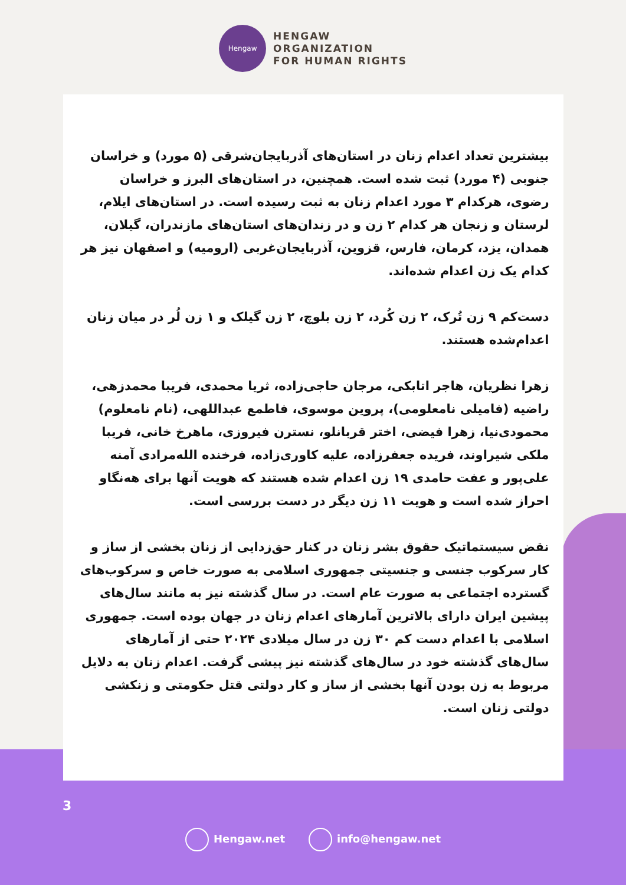Hengaw
HENGAW
ORGANIZATION
FOR HUMAN RIGHTS
بیشترین تعداد اعدام زنان در استان‌های آذربایجان‌شرقی (۵ مورد) و خراسان جنوبی (۴ مورد) ثبت شده است. همچنین، در استان‌های البرز و خراسان رضوی، هرکدام ۳ مورد اعدام زنان به ثبت رسیده است. در استان‌های ایلام، لرستان و زنجان هر کدام ۲ زن و در زندان‌های استان‌های مازندران، گیلان، همدان، یزد، کرمان، فارس، قزوین، آذربایجان‌غربی (ارومیه) و اصفهان نیز هر کدام یک زن اعدام شده‌اند.
دست‌کم ۹ زن تُرک، ۲ زن کُرد، ۲ زن بلوچ، ۲ زن گیلک و ۱ زن لُر در میان زنان اعدام‌شده هستند.
زهرا نظریان، هاجر اتابکی، مرجان حاجی‌زاده، ثریا محمدی، فریبا محمدزهی، راضیه (فامیلی نامعلومی)، پروین موسوی، فاطمع عبداللهی، (نام نامعلوم) محمودی‌نیا، زهرا فیضی، اختر قربانلو، نسترن فیروزی، ماهرخ خانی، فریبا ملکی شیراوند، فریده جعفرزاده، علیه کاوری‌زاده، فرخنده الله‌مرادی آمنه علی‌پور و عفت حامدی ۱۹ زن اعدام شده هستند که هویت آنها برای هه‌نگاو احراز شده است و هویت ۱۱ زن دیگر در دست بررسی است.
نقض سیستماتیک حقوق بشر زنان در کنار حق‌زدایی از زنان بخشی از ساز و کار سرکوب جنسی و جنسیتی جمهوری اسلامی به صورت خاص و سرکوب‌های گسترده اجتماعی به صورت عام است. در سال گذشته نیز به مانند سال‌های پیشین ایران دارای بالاترین آمارهای اعدام زنان در جهان بوده است. جمهوری اسلامی با اعدام دست کم ۳۰ زن در سال میلادی ۲۰۲۴ حتی از آمارهای سال‌های گذشته خود در سال‌های گذشته نیز پیشی گرفت. اعدام زنان به دلایل مربوط به زن بودن آنها بخشی از ساز و کار دولتی قتل حکومتی و زنکشی دولتی زنان است.
3
Hengaw.net info@hengaw.net